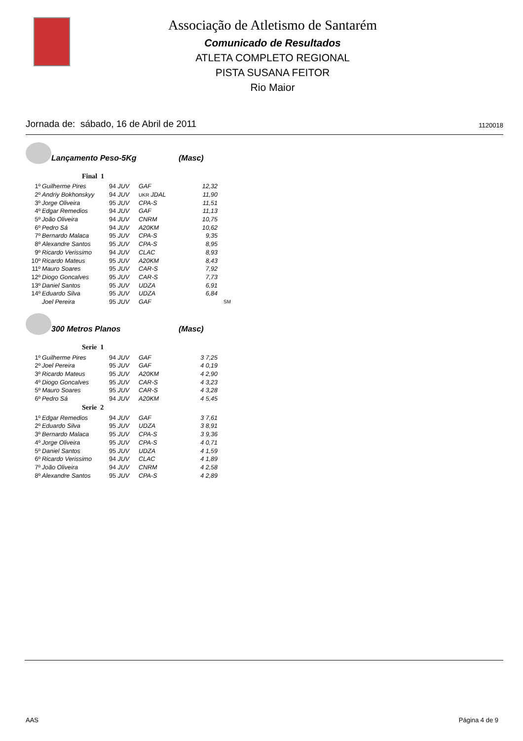Associação de Atletismo de Santarém
Comunicado de Resultados
ATLETA COMPLETO REGIONAL
PISTA SUSANA FEITOR
Rio Maior
Jornada de: sábado, 16 de Abril de 2011 1120018
Lançamento Peso-5Kg (Masc)
Final 1
| 1º | Guilherme Pires | 94 JUV | GAF | 12,32 | |
| 2º | Andriy Bokhonskyy | 94 JUV | UKR JDAL | 11,90 | |
| 3º | Jorge Oliveira | 95 JUV | CPA-S | 11,51 | |
| 4º | Edgar Remedios | 94 JUV | GAF | 11,13 | |
| 5º | João Oliveira | 94 JUV | CNRM | 10,75 | |
| 6º | Pedro Sá | 94 JUV | A20KM | 10,62 | |
| 7º | Bernardo Malaca | 95 JUV | CPA-S | 9,35 | |
| 8º | Alexandre Santos | 95 JUV | CPA-S | 8,95 | |
| 9º | Ricardo Verissimo | 94 JUV | CLAC | 8,93 | |
| 10º | Ricardo Mateus | 95 JUV | A20KM | 8,43 | |
| 11º | Mauro Soares | 95 JUV | CAR-S | 7,92 | |
| 12º | Diogo Goncalves | 95 JUV | CAR-S | 7,73 | |
| 13º | Daniel Santos | 95 JUV | UDZA | 6,91 | |
| 14º | Eduardo Silva | 95 JUV | UDZA | 6,84 | |
| | Joel Pereira | 95 JUV | GAF | | SM |
300 Metros Planos (Masc)
Serie 1
| 1º | Guilherme Pires | 94 JUV | GAF | 3 7,25 |
| 2º | Joel Pereira | 95 JUV | GAF | 4 0,19 |
| 3º | Ricardo Mateus | 95 JUV | A20KM | 4 2,90 |
| 4º | Diogo Goncalves | 95 JUV | CAR-S | 4 3,23 |
| 5º | Mauro Soares | 95 JUV | CAR-S | 4 3,28 |
| 6º | Pedro Sá | 94 JUV | A20KM | 4 5,45 |
Serie 2
| 1º | Edgar Remedios | 94 JUV | GAF | 3 7,61 |
| 2º | Eduardo Silva | 95 JUV | UDZA | 3 8,91 |
| 3º | Bernardo Malaca | 95 JUV | CPA-S | 3 9,36 |
| 4º | Jorge Oliveira | 95 JUV | CPA-S | 4 0,71 |
| 5º | Daniel Santos | 95 JUV | UDZA | 4 1,59 |
| 6º | Ricardo Verissimo | 94 JUV | CLAC | 4 1,89 |
| 7º | João Oliveira | 94 JUV | CNRM | 4 2,58 |
| 8º | Alexandre Santos | 95 JUV | CPA-S | 4 2,89 |
AAS Página 4 de 9